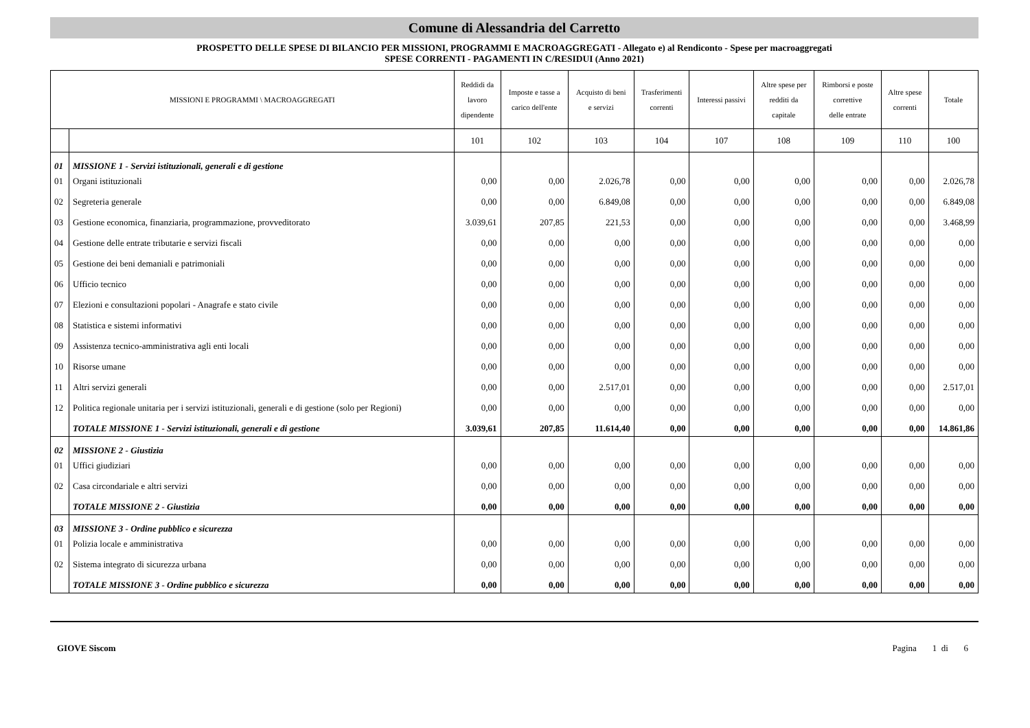Comune di Alessandria del Carretto
PROSPETTO DELLE SPESE DI BILANCIO PER MISSIONI, PROGRAMMI E MACROAGGREGATI - Allegato e) al Rendiconto - Spese per macroaggregati
SPESE CORRENTI - PAGAMENTI IN C/RESIDUI (Anno 2021)
| MISSIONI E PROGRAMMI \ MACROAGGREGATI | | Reddidi da lavoro dipendente | Imposte e tasse a carico dell'ente | Acquisto di beni e servizi | Trasferimenti correnti | Interessi passivi | Altre spese per redditi da capitale | Rimborsi e poste correttive delle entrate | Altre spese correnti | Totale |
| --- | --- | --- | --- | --- | --- | --- | --- | --- | --- | --- |
| | | 101 | 102 | 103 | 104 | 107 | 108 | 109 | 110 | 100 |
| 01 | MISSIONE 1 - Servizi istituzionali, generali e di gestione | | | | | | | | | |
| 01 | Organi istituzionali | 0,00 | 0,00 | 2.026,78 | 0,00 | 0,00 | 0,00 | 0,00 | 0,00 | 2.026,78 |
| 02 | Segreteria generale | 0,00 | 0,00 | 6.849,08 | 0,00 | 0,00 | 0,00 | 0,00 | 0,00 | 6.849,08 |
| 03 | Gestione economica, finanziaria, programmazione, provveditorato | 3.039,61 | 207,85 | 221,53 | 0,00 | 0,00 | 0,00 | 0,00 | 0,00 | 3.468,99 |
| 04 | Gestione delle entrate tributarie e servizi fiscali | 0,00 | 0,00 | 0,00 | 0,00 | 0,00 | 0,00 | 0,00 | 0,00 | 0,00 |
| 05 | Gestione dei beni demaniali e patrimoniali | 0,00 | 0,00 | 0,00 | 0,00 | 0,00 | 0,00 | 0,00 | 0,00 | 0,00 |
| 06 | Ufficio tecnico | 0,00 | 0,00 | 0,00 | 0,00 | 0,00 | 0,00 | 0,00 | 0,00 | 0,00 |
| 07 | Elezioni e consultazioni popolari - Anagrafe e stato civile | 0,00 | 0,00 | 0,00 | 0,00 | 0,00 | 0,00 | 0,00 | 0,00 | 0,00 |
| 08 | Statistica e sistemi informativi | 0,00 | 0,00 | 0,00 | 0,00 | 0,00 | 0,00 | 0,00 | 0,00 | 0,00 |
| 09 | Assistenza tecnico-amministrativa agli enti locali | 0,00 | 0,00 | 0,00 | 0,00 | 0,00 | 0,00 | 0,00 | 0,00 | 0,00 |
| 10 | Risorse umane | 0,00 | 0,00 | 0,00 | 0,00 | 0,00 | 0,00 | 0,00 | 0,00 | 0,00 |
| 11 | Altri servizi generali | 0,00 | 0,00 | 2.517,01 | 0,00 | 0,00 | 0,00 | 0,00 | 0,00 | 2.517,01 |
| 12 | Politica regionale unitaria per i servizi istituzionali, generali e di gestione (solo per Regioni) | 0,00 | 0,00 | 0,00 | 0,00 | 0,00 | 0,00 | 0,00 | 0,00 | 0,00 |
| | TOTALE MISSIONE 1 - Servizi istituzionali, generali e di gestione | 3.039,61 | 207,85 | 11.614,40 | 0,00 | 0,00 | 0,00 | 0,00 | 0,00 | 14.861,86 |
| 02 | MISSIONE 2 - Giustizia | | | | | | | | | |
| 01 | Uffici giudiziari | 0,00 | 0,00 | 0,00 | 0,00 | 0,00 | 0,00 | 0,00 | 0,00 | 0,00 |
| 02 | Casa circondariale e altri servizi | 0,00 | 0,00 | 0,00 | 0,00 | 0,00 | 0,00 | 0,00 | 0,00 | 0,00 |
| | TOTALE MISSIONE 2 - Giustizia | 0,00 | 0,00 | 0,00 | 0,00 | 0,00 | 0,00 | 0,00 | 0,00 | 0,00 |
| 03 | MISSIONE 3 - Ordine pubblico e sicurezza | | | | | | | | | |
| 01 | Polizia locale e amministrativa | 0,00 | 0,00 | 0,00 | 0,00 | 0,00 | 0,00 | 0,00 | 0,00 | 0,00 |
| 02 | Sistema integrato di sicurezza urbana | 0,00 | 0,00 | 0,00 | 0,00 | 0,00 | 0,00 | 0,00 | 0,00 | 0,00 |
| | TOTALE MISSIONE 3 - Ordine pubblico e sicurezza | 0,00 | 0,00 | 0,00 | 0,00 | 0,00 | 0,00 | 0,00 | 0,00 | 0,00 |
GIOVE Siscom Pagina 1 di 6